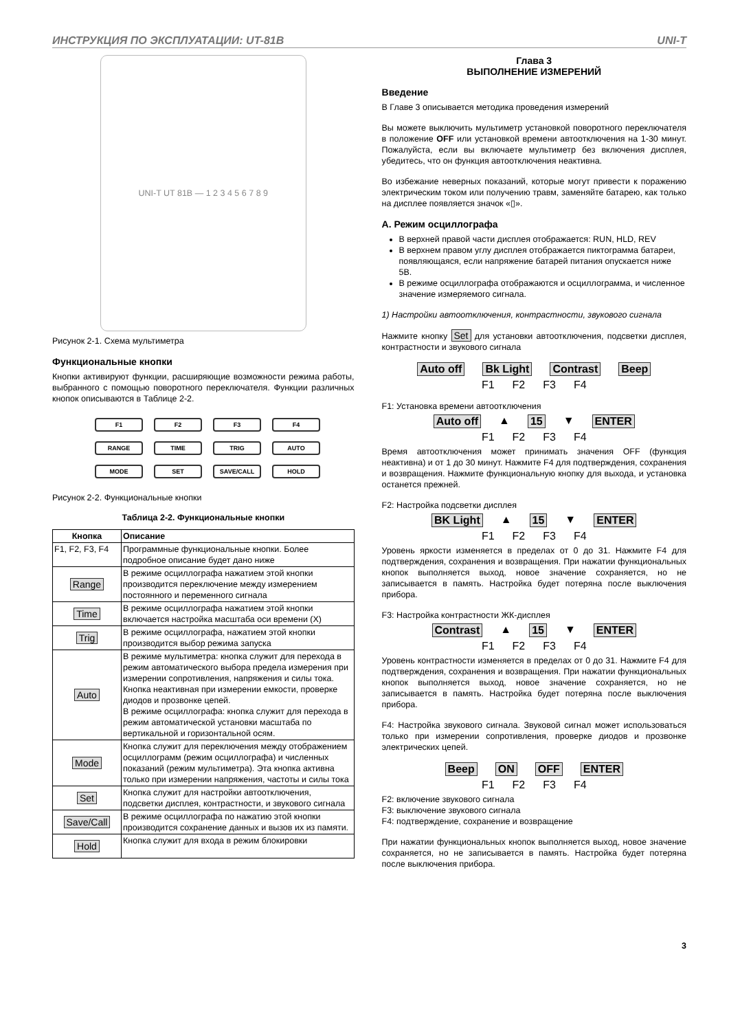ИНСТРУКЦИЯ ПО ЭКСПЛУАТАЦИИ: UT-81B UNI-T
UNI-T UT 81B — 1 2 3 4 5 6 7 8 9
Рисунок 2-1. Схема мультиметра
Функциональные кнопки
Кнопки активируют функции, расширяющие возможности режима работы, выбранного с помощью поворотного переключателя. Функции различных кнопок описываются в Таблице 2-2.
F1 F2 F3 F4 RANGE TIME TRIG AUTO MODE SET SAVE/CALL HOLD
Рисунок 2-2. Функциональные кнопки
Таблица 2-2. Функциональные кнопки
| Кнопка | Описание |
| --- | --- |
| F1, F2, F3, F4 | Программные функциональные кнопки. Более подробное описание будет дано ниже |
| Range | В режиме осциллографа нажатием этой кнопки производится переключение между измерением постоянного и переменного сигнала |
| Time | В режиме осциллографа нажатием этой кнопки включается настройка масштаба оси времени (X) |
| Trig | В режиме осциллографа, нажатием этой кнопки производится выбор режима запуска |
| Auto | В режиме мультиметра: кнопка служит для перехода в режим автоматического выбора предела измерения при измерении сопротивления, напряжения и силы тока. Кнопка неактивная при измерении емкости, проверке диодов и прозвонке цепей. В режиме осциллографа: кнопка служит для перехода в режим автоматической установки масштаба по вертикальной и горизонтальной осям. |
| Mode | Кнопка служит для переключения между отображением осциллограмм (режим осциллографа) и численных показаний (режим мультиметра). Эта кнопка активна только при измерении напряжения, частоты и силы тока |
| Set | Кнопка служит для настройки автоотключения, подсветки дисплея, контрастности, и звукового сигнала |
| Save/Call | В режиме осциллографа по нажатию этой кнопки производится сохранение данных и вызов их из памяти. |
| Hold | Кнопка служит для входа в режим блокировки |
Глава 3
ВЫПОЛНЕНИЕ ИЗМЕРЕНИЙ
Введение
В Главе 3 описывается методика проведения измерений
Вы можете выключить мультиметр установкой поворотного переключателя в положение OFF или установкой времени автоотключения на 1-30 минут. Пожалуйста, если вы включаете мультиметр без включения дисплея, убедитесь, что он функция автоотключения неактивна.
Во избежание неверных показаний, которые могут привести к поражению электрическим током или получению травм, заменяйте батарею, как только на дисплее появляется значок «▯».
А. Режим осциллографа
В верхней правой части дисплея отображается: RUN, HLD, REV
В верхнем правом углу дисплея отображается пиктограмма батареи, появляющаяся, если напряжение батарей питания опускается ниже 5В.
В режиме осциллографа отображаются и осциллограмма, и численное значение измеряемого сигнала.
1) Настройки автоотключения, контрастности, звукового сигнала
Нажмите кнопку Set для установки автоотключения, подсветки дисплея, контрастности и звукового сигнала
Auto off Bk Light Contrast Beep
F1 F2 F3 F4
F1: Установка времени автоотключения
Auto off ▲ 15 ▼ ENTER
F1 F2 F3 F4
Время автоотключения может принимать значения OFF (функция неактивна) и от 1 до 30 минут. Нажмите F4 для подтверждения, сохранения и возвращения. Нажмите функциональную кнопку для выхода, и установка останется прежней.
F2: Настройка подсветки дисплея
BK Light ▲ 15 ▼ ENTER
F1 F2 F3 F4
Уровень яркости изменяется в пределах от 0 до 31. Нажмите F4 для подтверждения, сохранения и возвращения. При нажатии функциональных кнопок выполняется выход, новое значение сохраняется, но не записывается в память. Настройка будет потеряна после выключения прибора.
F3: Настройка контрастности ЖК-дисплея
Contrast ▲ 15 ▼ ENTER
F1 F2 F3 F4
Уровень контрастности изменяется в пределах от 0 до 31. Нажмите F4 для подтверждения, сохранения и возвращения. При нажатии функциональных кнопок выполняется выход, новое значение сохраняется, но не записывается в память. Настройка будет потеряна после выключения прибора.
F4: Настройка звукового сигнала. Звуковой сигнал может использоваться только при измерении сопротивления, проверке диодов и прозвонке электрических цепей.
Beep ON OFF ENTER
F1 F2 F3 F4
F2: включение звукового сигнала
F3: выключение звукового сигнала
F4: подтверждение, сохранение и возвращение
При нажатии функциональных кнопок выполняется выход, новое значение сохраняется, но не записывается в память. Настройка будет потеряна после выключения прибора.
3